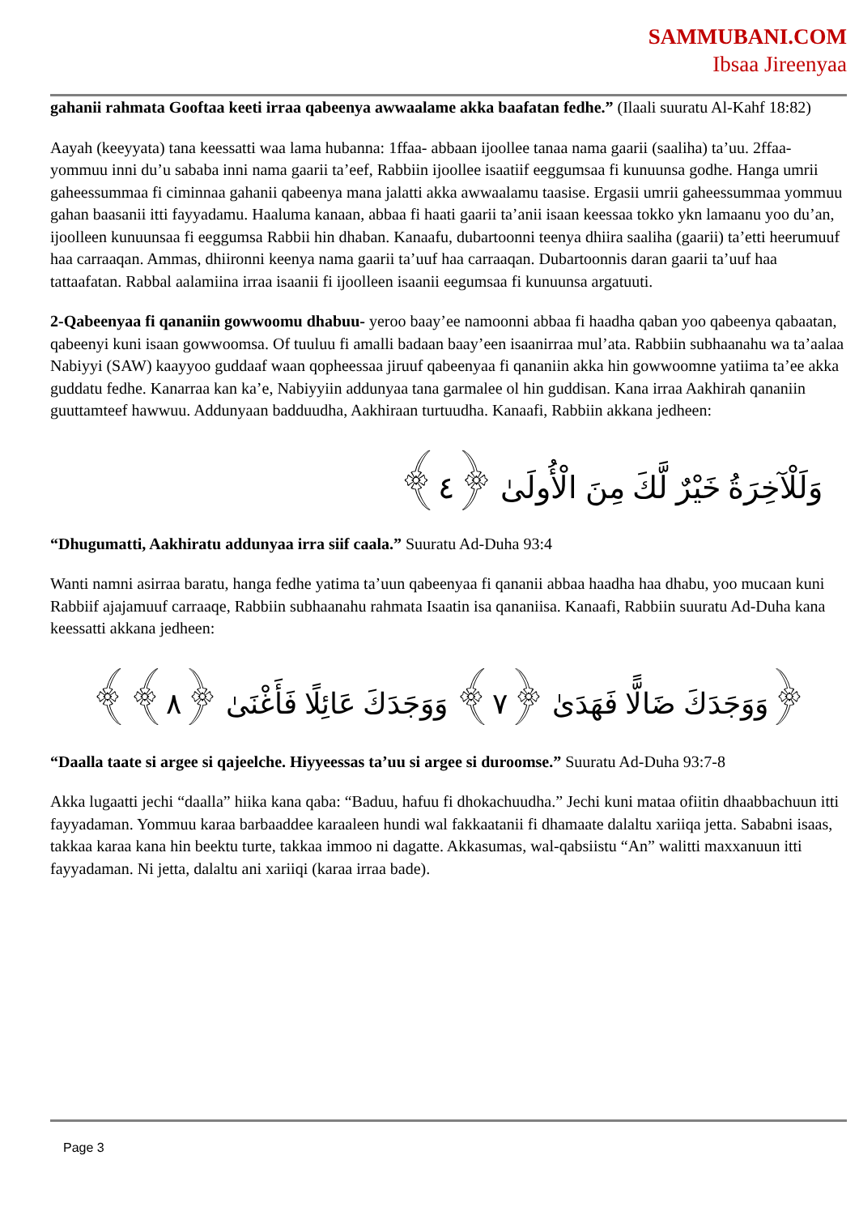SAMMUBANI.COM
Ibsaa Jireenyaa
gahanii rahmata Gooftaa keeti irraa qabeenya awwaalame akka baafatan fedhe.” (Ilaali suuratu Al-Kahf 18:82)
Aayah (keeyyata) tana keessatti waa lama hubanna: 1ffaa- abbaan ijoollee tanaa nama gaarii (saaliha) ta’uu. 2ffaa- yommuu inni du’u sababa inni nama gaarii ta’eef, Rabbiin ijoollee isaatiif eeggumsaa fi kunuunsa godhe. Hanga umrii gaheessummaa fi ciminnaa gahanii qabeenya mana jalatti akka awwaalamu taasise. Ergasii umrii gaheessummaa yommuu gahan baasanii itti fayyadamu. Haaluma kanaan, abbaa fi haati gaarii ta’anii isaan keessaa tokko ykn lamaanu yoo du’an, ijoolleen kunuunsaa fi eeggumsa Rabbii hin dhaban. Kanaafu, dubartoonni teenya dhiira saaliha (gaarii) ta’etti heerumuuf haa carraaqan. Ammas, dhiironni keenya nama gaarii ta’uuf haa carraaqan. Dubartoonnis daran gaarii ta’uuf haa tattaafatan. Rabbal aalamiina irraa isaanii fi ijoolleen isaanii eegumsaa fi kunuunsa argatuuti.
2-Qabeenyaa fi qananiin gowwoomu dhabuu- yeroo baay’ee namoonni abbaa fi haadha qaban yoo qabeenya qabaatan, qabeenyi kuni isaan gowwoomsa. Of tuuluu fi amalli badaan baay’een isaanirraa mul’ata. Rabbiin subhaanahu wa ta’aalaa Nabiyyi (SAW) kaayyoo guddaaf waan qopheessaa jiruuf qabeenyaa fi qananiin akka hin gowwoomne yatiima ta’ee akka guddatu fedhe. Kanarraa kan ka’e, Nabiyyiin addunyaa tana garmalee ol hin guddisan. Kana irraa Aakhirah qananiin guuttamteef hawwuu. Addunyaan badduudha, Aakhiraan turtuudha. Kanaafi, Rabbiin akkana jedheen:
وَلَلْآخِرَةُ خَيْرٌ لَّكَ مِنَ الْأُولَىٰ ﴿٤﴾
“Dhugumatti, Aakhiratu addunyaa irra siif caala.” Suuratu Ad-Duha 93:4
Wanti namni asirraa baratu, hanga fedhe yatima ta’uun qabeenyaa fi qananii abbaa haadha haa dhabu, yoo mucaan kuni Rabbiif ajajamuuf carraaqe, Rabbiin subhaanahu rahmata Isaatin isa qananiisa. Kanaafi, Rabbiin suuratu Ad-Duha kana keessatti akkana jedheen:
﴿وَوَجَدَكَ ضَالًّا فَهَدَىٰ ﴿٧﴾ وَوَجَدَكَ عَائِلًا فَأَغْنَىٰ ﴿٨﴾﴾
“Daalla taate si argee si qajeelche. Hiyyeessas ta’uu si argee si duroomse.” Suuratu Ad-Duha 93:7-8
Akka lugaatti jechi “daalla” hiika kana qaba: “Baduu, hafuu fi dhokachuudha.” Jechi kuni mataa ofiitin dhaabbachuun itti fayyadaman. Yommuu karaa barbaaddee karaaleen hundi wal fakkaatanii fi dhamaate dalaltu xariiqa jetta. Sababni isaas, takkaa karaa kana hin beektu turte, takkaa immoo ni dagatte. Akkasumas, wal-qabsiistu “An” walitti maxxanuun itti fayyadaman. Ni jetta, dalaltu ani xariiqi (karaa irraa bade).
Page 3